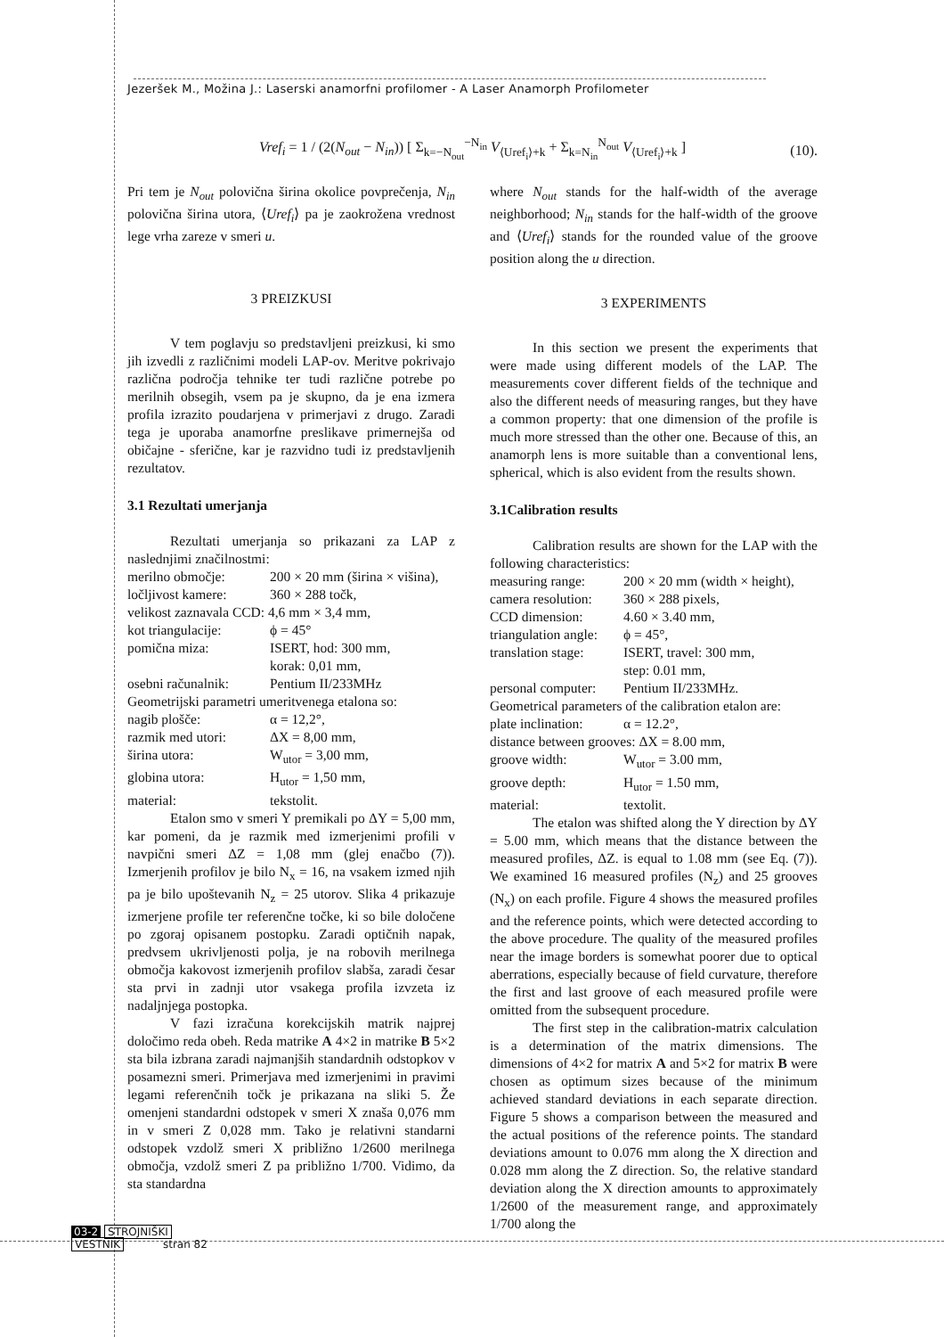Jezeršek M., Možina J.: Laserski anamorfni profilomer - A Laser Anamorph Profilometer
Vref<sub>i</sub> = 1 / (2(N<sub>out</sub> − N<sub>in</sub>)) [ Σ<sub>k=−N<sub>out</sub></sub><sup>−N<sub>in</sub></sup> V<sub>⟨Uref<sub>i</sub>⟩+k</sub> + Σ<sub>k=N<sub>in</sub></sub><sup>N<sub>out</sub></sup> V<sub>⟨Uref<sub>i</sub>⟩+k</sub> ] (10).
Pri tem je N<sub>out</sub> polovična širina okolice povprečenja, N<sub>in</sub> polovična širina utora, ⟨Uref<sub>i</sub>⟩ pa je zaokrožena vrednost lege vrha zareze v smeri u.
3 PREIZKUSI
V tem poglavju so predstavljeni preizkusi, ki smo jih izvedli z različnimi modeli LAP-ov. Meritve pokrivajo različna področja tehnike ter tudi različne potrebe po merilnih obsegih, vsem pa je skupno, da je ena izmera profila izrazito poudarjena v primerjavi z drugo. Zaradi tega je uporaba anamorfne preslikave primernejša od običajne - sferične, kar je razvidno tudi iz predstavljenih rezultatov.
3.1 Rezultati umerjanja
Rezultati umerjanja so prikazani za LAP z naslednjimi značilnostmi:
merilno območje: 200 × 20 mm (širina × višina),
ločljivost kamere: 360 × 288 točk,
velikost zaznavala CCD: 4,6 mm × 3,4 mm,
kot triangulacije: ϕ = 45°
pomična miza: ISERT, hod: 300 mm,
korak: 0,01 mm,
osebni računalnik: Pentium II/233MHz
Geometrijski parametri umeritvenega etalona so:
nagib plošče: α = 12,2°,
razmik med utori: ΔX = 8,00 mm,
širina utora: W<sub>utor</sub> = 3,00 mm,
globina utora: H<sub>utor</sub> = 1,50 mm,
material: tekstolit.
Etalon smo v smeri Y premikali po ΔY = 5,00 mm, kar pomeni, da je razmik med izmerjenimi profili v navpični smeri ΔZ = 1,08 mm (glej enačbo (7)). Izmerjenih profilov je bilo N<sub>x</sub> = 16, na vsakem izmed njih pa je bilo upoštevanih N<sub>z</sub> = 25 utorov. Slika 4 prikazuje izmerjene profile ter referenčne točke, ki so bile določene po zgoraj opisanem postopku. Zaradi optičnih napak, predvsem ukrivljenosti polja, je na robovih merilnega območja kakovost izmerjenih profilov slabša, zaradi česar sta prvi in zadnji utor vsakega profila izvzeta iz nadaljnjega postopka.
V fazi izračuna korekcijskih matrik najprej določimo reda obeh. Reda matrike A 4×2 in matrike B 5×2 sta bila izbrana zaradi najmanjših standardnih odstopkov v posamezni smeri. Primerjava med izmerjenimi in pravimi legami referenčnih točk je prikazana na sliki 5. Že omenjeni standardni odstopek v smeri X znaša 0,076 mm in v smeri Z 0,028 mm. Tako je relativni standarni odstopek vzdolž smeri X približno 1/2600 merilnega območja, vzdolž smeri Z pa približno 1/700. Vidimo, da sta standardna
where N<sub>out</sub> stands for the half-width of the average neighborhood; N<sub>in</sub> stands for the half-width of the groove and ⟨Uref<sub>i</sub>⟩ stands for the rounded value of the groove position along the u direction.
3 EXPERIMENTS
In this section we present the experiments that were made using different models of the LAP. The measurements cover different fields of the technique and also the different needs of measuring ranges, but they have a common property: that one dimension of the profile is much more stressed than the other one. Because of this, an anamorph lens is more suitable than a conventional lens, spherical, which is also evident from the results shown.
3.1Calibration results
Calibration results are shown for the LAP with the following characteristics:
measuring range: 200 × 20 mm (width × height),
camera resolution: 360 × 288 pixels,
CCD dimension: 4.60 × 3.40 mm,
triangulation angle: ϕ = 45°,
translation stage: ISERT, travel: 300 mm,
step: 0.01 mm,
personal computer: Pentium II/233MHz.
Geometrical parameters of the calibration etalon are:
plate inclination: α = 12.2°,
distance between grooves: ΔX = 8.00 mm,
groove width: W<sub>utor</sub> = 3.00 mm,
groove depth: H<sub>utor</sub> = 1.50 mm,
material: textolit.
The etalon was shifted along the Y direction by ΔY = 5.00 mm, which means that the distance between the measured profiles, ΔZ. is equal to 1.08 mm (see Eq. (7)). We examined 16 measured profiles (N<sub>z</sub>) and 25 grooves (N<sub>x</sub>) on each profile. Figure 4 shows the measured profiles and the reference points, which were detected according to the above procedure. The quality of the measured profiles near the image borders is somewhat poorer due to optical aberrations, especially because of field curvature, therefore the first and last groove of each measured profile were omitted from the subsequent procedure.
The first step in the calibration-matrix calculation is a determination of the matrix dimensions. The dimensions of 4×2 for matrix A and 5×2 for matrix B were chosen as optimum sizes because of the minimum achieved standard deviations in each separate direction. Figure 5 shows a comparison between the measured and the actual positions of the reference points. The standard deviations amount to 0.076 mm along the X direction and 0.028 mm along the Z direction. So, the relative standard deviation along the X direction amounts to approximately 1/2600 of the measurement range, and approximately 1/700 along the
03-2 STROJNIŠKI
VESTNIK stran 82